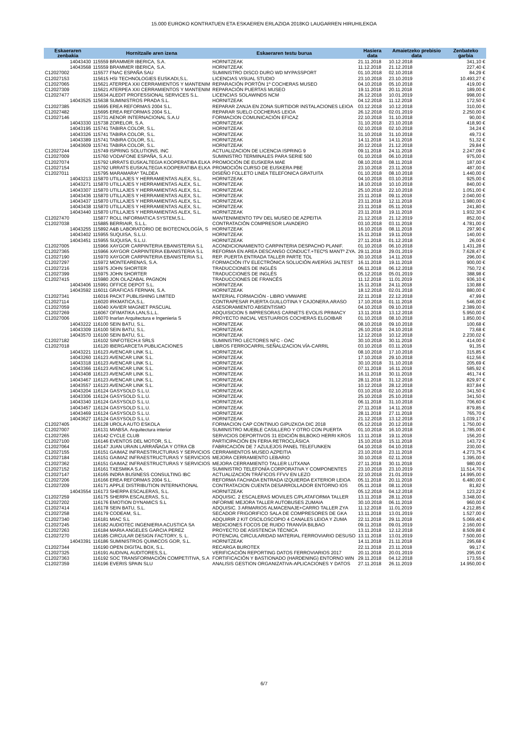15.000 EUROKO KONTRATUEN ETA ESKAEREN ERLAZIOA 2018KO LAUGARREN HIRUHILEKOA
| Eskaeraren zenbakia | Hornitzaile aren izena | Eskaeraren testu burua | Hasiera data | Amaietzeko prebisio data | Zenbateko garbia |
| --- | --- | --- | --- | --- | --- |
| 14043430 | 115559 BRAMMER IBERICA, S.A. | HORNITZEAK | 21.11.2018 | 10.12.2018 | 341,10 € |
| 14043568 | 115559 BRAMMER IBERICA, S.A. | HORNITZEAK | 11.12.2018 | 21.12.2018 | 227,40 € |
| C12027002 | 115577 FNAC ESPAÑA SAU | SUMINISTRO DISCO DURO WD MYPASSPORT | 01.10.2018 | 02.10.2018 | 84,29 € |
| C12027153 | 115615 HSI TECHNOLOGIES EUSKADI,S.L. | LICENCIAS VISUAL STUDIO | 23.10.2018 | 23.10.2019 | 10.493,27 € |
| C12027065 | 115621 ATERPEA XXI CERRAMIENTOS Y MANTENIM | REPARACIÓN PORTÓN 1º COCHERAS MUSEO | 04.10.2018 | 05.10.2018 | 419,00 € |
| C12027309 | 115621 ATERPEA XXI CERRAMIENTOS Y MANTENIM | REPARACIÓN PUERTAS MUSEO | 19.11.2018 | 20.11.2018 | 189,00 € |
| C12027477 | 115634 ALEDIT PROFESSIONAL SERVICES S.L. | LICENCIAS SOLAWINDS NCM | 26.12.2018 | 10.01.2019 | 998,00 € |
| 14043525 | 115638 SUMINISTROS PRADA S.L. | HORNITZEAK | 04.12.2018 | 11.12.2018 | 172,50 € |
| C12027385 | 115695 EREA REFORMAS 2004 S.L. | REPARAR ZANJA EN ZONA SURTIDOR INSTALACIONES LEIOA | 03.12.2018 | 10.12.2018 | 310,00 € |
| C12027482 | 115695 EREA REFORMAS 2004 S.L. | REPARAR SUELO COCHERAS LEIOA | 26.12.2018 | 02.01.2019 | 2.250,00 € |
| C12027146 | 115731 AENOR INTERNACIONAL S.A.U | FORMACION COMUNICACIÓN EFICAZ | 22.10.2018 | 31.10.2018 | 90,00 € |
| 14043330 | 115738 ZORELOR, S.A. | HORNITZEAK | 31.10.2018 | 23.10.2018 | 418,90 € |
| 14043195 | 115741 TABIRA COLOR, S.L. | HORNITZEAK | 02.10.2018 | 02.10.2018 | 34,24 € |
| 14043326 | 115741 TABIRA COLOR, S.L. | HORNITZEAK | 31.10.2018 | 31.10.2018 | 49,73 € |
| 14043389 | 115741 TABIRA COLOR, S.L. | HORNITZEAK | 14.11.2018 | 14.11.2018 | 51,32 € |
| 14043609 | 115741 TABIRA COLOR, S.L. | HORNITZEAK | 20.12.2018 | 21.12.2018 | 29,84 € |
| C12027244 | 115749 ISPRING SOLUTIONS, INC | ACTUALIZACION DE LICENCIA ISPRING 9 | 09.11.2018 | 24.11.2018 | 2.247,09 € |
| C12027009 | 115760 VODAFONE ESPAÑA, S.A.U. | SUMINISTRO TERMINALES PARA SERIE 500 | 01.10.2018 | 06.10.2018 | 975,00 € |
| C12027074 | 115792 URRATS EUSKALTEGIA KOOPERATIBA ELKA | PROMOCIÓN DE EUSKERA MAE | 08.10.2018 | 08.11.2018 | 187,00 € |
| C12027154 | 115792 URRATS EUSKALTEGIA KOOPERATIBA ELKA | PROMOCIÓN CURSO DE EUSKERA PBE | 23.10.2018 | 23.11.2018 | 487,00 € |
| C12027011 | 115795 MARAMARA* TALDEA | DISEÑO FOLLETO LINEA TELEFONICA GRATUITA | 01.10.2018 | 08.10.2018 | 1.440,00 € |
| 14043213 | 115870 UTILLAJES Y HERRAMIENTAS ALEX, S.L. | HORNITZEAK | 04.10.2018 | 03.10.2018 | 925,00 € |
| 14043271 | 115870 UTILLAJES Y HERRAMIENTAS ALEX, S.L. | HORNITZEAK | 18.10.2018 | 10.10.2018 | 840,00 € |
| 14043307 | 115870 UTILLAJES Y HERRAMIENTAS ALEX, S.L. | HORNITZEAK | 25.10.2018 | 22.10.2018 | 1.051,00 € |
| 14043436 | 115870 UTILLAJES Y HERRAMIENTAS ALEX, S.L. | HORNITZEAK | 23.11.2018 | 09.11.2018 | 2.040,00 € |
| 14043437 | 115870 UTILLAJES Y HERRAMIENTAS ALEX, S.L. | HORNITZEAK | 23.11.2018 | 12.11.2018 | 1.980,00 € |
| 14043438 | 115870 UTILLAJES Y HERRAMIENTAS ALEX, S.L. | HORNITZEAK | 23.11.2018 | 05.11.2018 | 241,80 € |
| 14043440 | 115870 UTILLAJES Y HERRAMIENTAS ALEX, S.L. | HORNITZEAK | 23.11.2018 | 19.11.2018 | 1.932,30 € |
| C12027470 | 115877 ROLL INFORMATICA SYSTEM,S.L. | MANTENIMIENTO TPV DEL MUSEO DE AZPEITIA | 21.12.2018 | 21.12.2019 | 852,00 € |
| C12027038 | 115885 BERRIAIR, S.L.L. | CONTRATACIÓN COMPRESOR LAVADERO | 03.10.2018 | 03.11.2018 | 4.781,00 € |
| 14043255 | 115892 A&B LABORATORIO DE BIOTECNOLOGÍA, S | HORNITZEAK | 16.10.2018 | 08.11.2018 | 297,90 € |
| 14043402 | 115955 SUQUISA, S.L.U. | HORNITZEAK | 15.11.2018 | 19.11.2018 | 140,00 € |
| 14043451 | 115955 SUQUISA, S.L.U. | HORNITZEAK | 27.11.2018 | 01.12.2018 | 26,00 € |
| C12027005 | 115966 XAYGOR CARPINTERIA EBANISTERIA S.L | ACONDICIONAMIENTO CARPINTERIA DESPACHO PLANIF. | 01.10.2018 | 06.10.2018 | 1.431,28 € |
| C12027365 | 115966 XAYGOR CARPINTERIA EBANISTERIA S.L | REFORMA EN AREA DESCANSO CONDUCT.+TECºS MANTº ZYA. | 29.11.2018 | 29.01.2019 | 7.628,47 € |
| C12027190 | 115970 XAYGOR CARPINTERIA EBANISTERIA S.L | REP. PUERTA ENTRADA TALLER PARTE TOL | 30.10.2018 | 14.11.2018 | 296,00 € |
| C12027297 | 115972 MONTEARENAS, S.A. | FORMACIÓN ITV ELECTRÓNICA SOLUCIÓN AVERÍAS JALTEST | 16.11.2018 | 19.11.2018 | 900,00 € |
| C12027216 | 115975 JOHN SHORTER | TRADUCCIONES DE INGLÉS | 06.11.2018 | 06.12.2018 | 750,72 € |
| C12027399 | 115975 JOHN SHORTER | TRADUCCIONES DE INGLÉS | 05.12.2018 | 05.01.2019 | 388,98 € |
| C12027415 | 115980 JON OLAZABAL PAGNON | TRADUCCIONES DE FRANCÉS | 11.12.2018 | 11.01.2019 | 936,10 € |
| 14043406 | 115991 OFFICE DEPOT S.L. | HORNITZEAK | 15.11.2018 | 24.11.2018 | 130,88 € |
| 14043592 | 116011 GRAFICAS FERNAN, S.A. | HORNITZEAK | 18.12.2018 | 02.01.2018 | 880,00 € |
| C12027341 | 116016 PACKT PUBLISHING LIMITED | MATERIAL FORMACIÓN - LIBRO VMWARE | 22.11.2018 | 22.12.2018 | 47,99 € |
| C12027114 | 116020 IRKMATICA,S.L. | CONTRAPESAR PUERTA GUILLOTINA Y CAJONERA.ARASO | 17.10.2018 | 01.11.2018 | 546,00 € |
| C12027059 | 116040 XAVIER MAGNET PASCUAL | ASESORAMIENTO ABSENTISMO | 04.10.2018 | 09.10.2018 | 2.389,00 € |
| C12027269 | 116067 OFIMATIKA LAN,S.L.L. | ADQUISICION 5 IMPRESORAS CARNETS EVOLIS PRIMACY | 13.11.2018 | 13.12.2018 | 5.950,00 € |
| C12027006 | 116070 Inarlan Arquitectura e Ingenieria S | PROYECTO INICIAL VESTUARIOS COCHERAS ELGOIBAR | 01.10.2018 | 08.10.2018 | 1.850,00 € |
| 14043222 | 116100 SEIN BATU, S.L. | HORNITZEAK | 08.10.2018 | 09.10.2018 | 100,68 € |
| 14043309 | 116100 SEIN BATU, S.L. | HORNITZEAK | 26.10.2018 | 24.10.2018 | 73,68 € |
| 14043570 | 116100 SEIN BATU, S.L. | HORNITZEAK | 12.12.2018 | 10.12.2018 | 2.230,02 € |
| C12027182 | 116102 SINFOTECH.it SRLS | SUMINISTRO LECTORES NFC - OAC | 30.10.2018 | 30.11.2018 | 414,00 € |
| C12027018 | 116120 IBERGARCETA PUBLICACIONES | LIBROS FERROCARRIL:SEÑALIZACION.VÍA-CARRIL | 03.10.2018 | 03.11.2018 | 91,35 € |
| 14043221 | 116123 AVENCAR LINK S.L. | HORNITZEAK | 08.10.2018 | 17.10.2018 | 315,85 € |
| 14043260 | 116123 AVENCAR LINK S.L. | HORNITZEAK | 17.10.2018 | 29.10.2018 | 612,56 € |
| 14043318 | 116123 AVENCAR LINK S.L. | HORNITZEAK | 30.10.2018 | 31.10.2018 | 205,69 € |
| 14043366 | 116123 AVENCAR LINK S.L. | HORNITZEAK | 07.11.2018 | 16.11.2018 | 585,92 € |
| 14043408 | 116123 AVENCAR LINK S.L. | HORNITZEAK | 16.11.2018 | 30.11.2018 | 461,74 € |
| 14043467 | 116123 AVENCAR LINK S.L. | HORNITZEAK | 28.11.2018 | 31.12.2018 | 829,97 € |
| 14043557 | 116123 AVENCAR LINK S.L. | HORNITZEAK | 10.12.2018 | 28.12.2018 | 837,84 € |
| 14043204 | 116124 GASYSOLD S.L.U. | HORNITZEAK | 03.10.2018 | 02.10.2018 | 341,50 € |
| 14043306 | 116124 GASYSOLD S.L.U. | HORNITZEAK | 25.10.2018 | 25.10.2018 | 341,50 € |
| 14043340 | 116124 GASYSOLD S.L.U. | HORNITZEAK | 06.11.2018 | 31.10.2018 | 706,60 € |
| 14043457 | 116124 GASYSOLD S.L.U. | HORNITZEAK | 27.11.2018 | 14.11.2018 | 879,85 € |
| 14043469 | 116124 GASYSOLD S.L.U. | HORNITZEAK | 28.11.2018 | 27.11.2018 | 765,70 € |
| 14043627 | 116124 GASYSOLD S.L.U. | HORNITZEAK | 21.12.2018 | 13.12.2018 | 1.039,17 € |
| C12027405 | 116128 UROLA AUTO ESKOLA | FORMACION CAP CONTINUO GIPUZKOA DIC 2018 | 05.12.2018 | 20.12.2018 | 1.750,00 € |
| C12027007 | 116131 MIABSA. Arquitectura interior | SUMINISTRO MUEBLE CASILLERO Y OTRO CON PUERTA | 01.10.2018 | 16.10.2018 | 1.785,00 € |
| C12027265 | 116142 CYCLE CLUB | SERVICIOS DEPORTIVOS 31 EDICIÓN BILBOKO HERRI KROS | 13.11.2018 | 19.11.2018 | 156,20 € |
| C12027100 | 116146 EVENTOS DEL MOTOR, S.L. | PARTICIPACIÓN EN FERIA RETROCLÁSICA | 15.10.2018 | 15.11.2018 | 143,72 € |
| C12027064 | 116147 JUAN URAIN LARRAÑAGA Y OTRA CB | FABRICACIÓN DE 7 AZULEJOS PANEL TELEFUNKEN | 04.10.2018 | 04.10.2018 | 230,00 € |
| C12027155 | 116151 GAIMAZ INFRAESTRUCTURAS Y SERVICIOS | CERRAMIENTOS MUSEO AZPEITIA | 23.10.2018 | 23.11.2018 | 4.273,75 € |
| C12027184 | 116151 GAIMAZ INFRAESTRUCTURAS Y SERVICIOS | MEJORA CERRAMIENTO LEBARIO | 30.10.2018 | 02.11.2018 | 1.395,00 € |
| C12027362 | 116151 GAIMAZ INFRAESTRUCTURAS Y SERVICIOS | MEJORA CERRAMIENTO TALLER LUTXANA | 27.11.2018 | 30.11.2018 | 980,00 € |
| C12027152 | 116161 TXESMIKA S.A. | SUMINISTRO TELEFONÍA CORPORATIVA Y COMPONENTES | 23.10.2018 | 23.10.2019 | 11.514,70 € |
| C12027147 | 116165 INDRA BUSINESS CONSULTING IBC | ACTUALIZACIÓN TRÁFICOS FFVV EN LEZO | 22.10.2018 | 21.01.2019 | 14.995,00 € |
| C12027206 | 116166 EREA REFORMAS 2004 S.L. | REFORMA FACHADA ENTRADA IZQUIERDA EXTERIOR LEIOA | 05.11.2018 | 20.11.2018 | 6.480,00 € |
| C12027209 | 116171 APPLE DISTRIBUTION INTERNATIONAL | CONTRATACION CUENTA DESARROLLADOR ENTORNO IOS | 05.11.2018 | 08.11.2018 | 81,82 € |
| 14043554 | 116173 SHERPA ESCALERAS, S.L. | HORNITZEAK | 05.12.2018 | 04.12.2018 | 123,22 € |
| C12027259 | 116175 SHERPA ESCALERAS, S.L. | ADQUISIC. 2 ESCALERAS MOVILES C/PLATAFORMA TALLER | 13.11.2018 | 28.11.2018 | 3.348,00 € |
| C12027202 | 116176 EMOTION DYNAMICS S.L | INFORME MEJORA TALLER AUTOBUSES ZUMAIA | 30.10.2018 | 06.11.2018 | 960,00 € |
| C12027414 | 116178 SEIN BATU, S.L. | ADQUISIC. 3 ARMARIOS ALMACENAJE+CARRO TALLER ZYA | 11.12.2018 | 11.01.2019 | 4.212,85 € |
| C12027258 | 116179 CODEAM, S.L. | SECADOR FRIGORIFICO SALA DE COMPRESORES DE GKA | 13.11.2018 | 13.01.2019 | 1.527,00 € |
| C12027340 | 116181 MIAC S.L | ADQUIRIR 2 KIT OSCILOSCOPIO 4 CANALES LEIOA Y ZUMA | 22.11.2018 | 29.11.2018 | 5.069,40 € |
| C12027245 | 116182 AUDIOTEC INGENIERIA ACUSTICA SA | MEDICIONES FOCOS DE RUIDO TRANVÍA BILBAO | 09.11.2018 | 09.01.2019 | 2.160,00 € |
| C12027263 | 116184 MARIA ANGELES GARCIA PEREZ | PROYECTO DE ASISTENCIA TÉCNICA | 13.11.2018 | 12.12.2018 | 8.509,88 € |
| C12027270 | 116185 CIRCULAR DESIGN FACTORY, S. L. | POTENCIAL CIRCULARIDAD MATERIAL FERROVIARIO DESUSO | 13.11.2018 | 13.01.2019 | 7.500,00 € |
| 14043391 | 116186 SUMINISTROS QUIMICOS GOR, S.L. | HORNITZEAK | 14.11.2018 | 21.11.2018 | 295,68 € |
| C12027344 | 116190 OPEN DIGITAL BOX, S.L. | RECARGA BUROTEX | 22.11.2018 | 23.11.2018 | 99,17 € |
| C12027325 | 116191 AUDIVAL AUDITORES,S.L. | VERIFICACIÓN REPORTING DATOS FERROVIARIOS 2017 | 20.11.2018 | 20.01.2019 | 295,00 € |
| C12027363 | 116192 SOC TRANSFORMACIÓN COMPETITIVA, S.A | FORTIFICACIÓN Y BASTIONADO (HARDENING) ENTORNO WIN | 29.11.2018 | 04.12.2018 | 173,55 € |
| C12027359 | 116196 EVERIS SPAIN SLU | ANALISIS GESTION ORGANIZATIVA-APLICACIONES Y DATOS | 27.11.2018 | 26.11.2019 | 14.950,00 € |
6/7